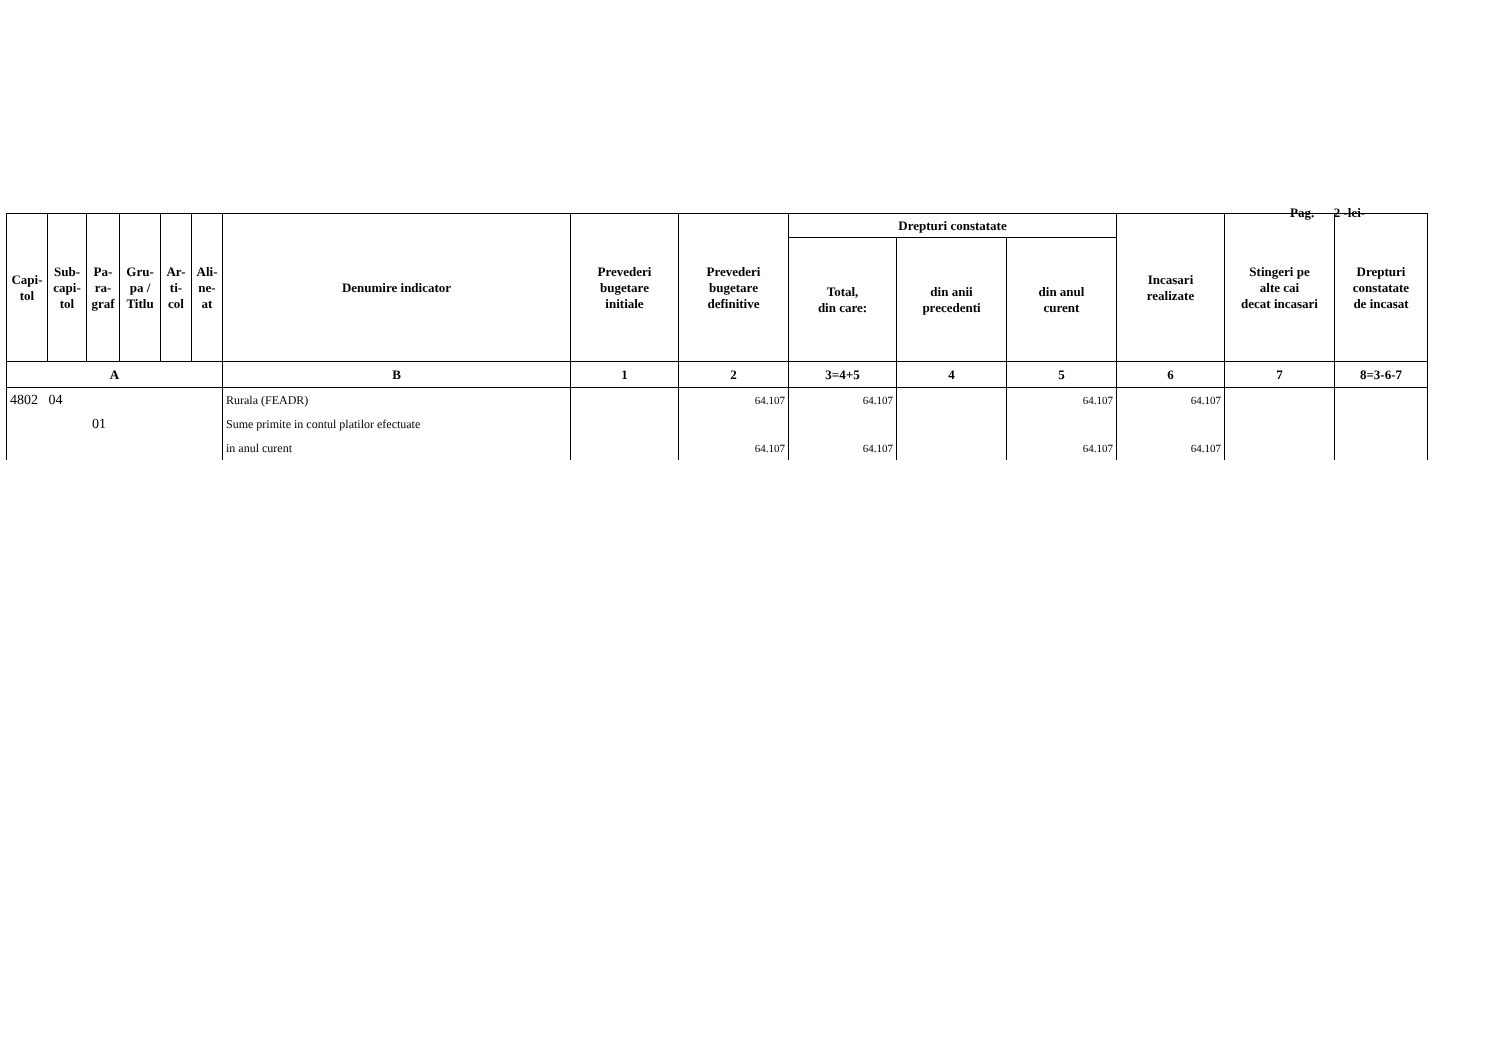Pag. 2 -lei-
| Capi- tol | Sub- capi- tol | Pa- ra- graf | Gru- pa / Titlu | Ar- ti- col | Ali- ne- at | Denumire indicator | Prevederi bugetare initiale | Prevederi bugetare definitive | Drepturi constatate | | | Incasari realizate | Stingeri pe alte cai decat incasari | Drepturi constatate de incasat |
| --- | --- | --- | --- | --- | --- | --- | --- | --- | --- | --- | --- | --- | --- | --- |
| | | | | | | | | | Total, din care: | din anii precedenti | din anul curent | | | |
| A | | | | | | B | 1 | 2 | 3=4+5 | 4 | 5 | 6 | 7 | 8=3-6-7 |
| 4802 04 | | | | | | Rurala (FEADR) | | 64.107 | 64.107 | | 64.107 | 64.107 | | |
| 01 | | | | | | Sume primite in contul platilor efectuate | | | | | | | | |
| | | | | | | in anul curent | | 64.107 | 64.107 | | 64.107 | 64.107 | | |